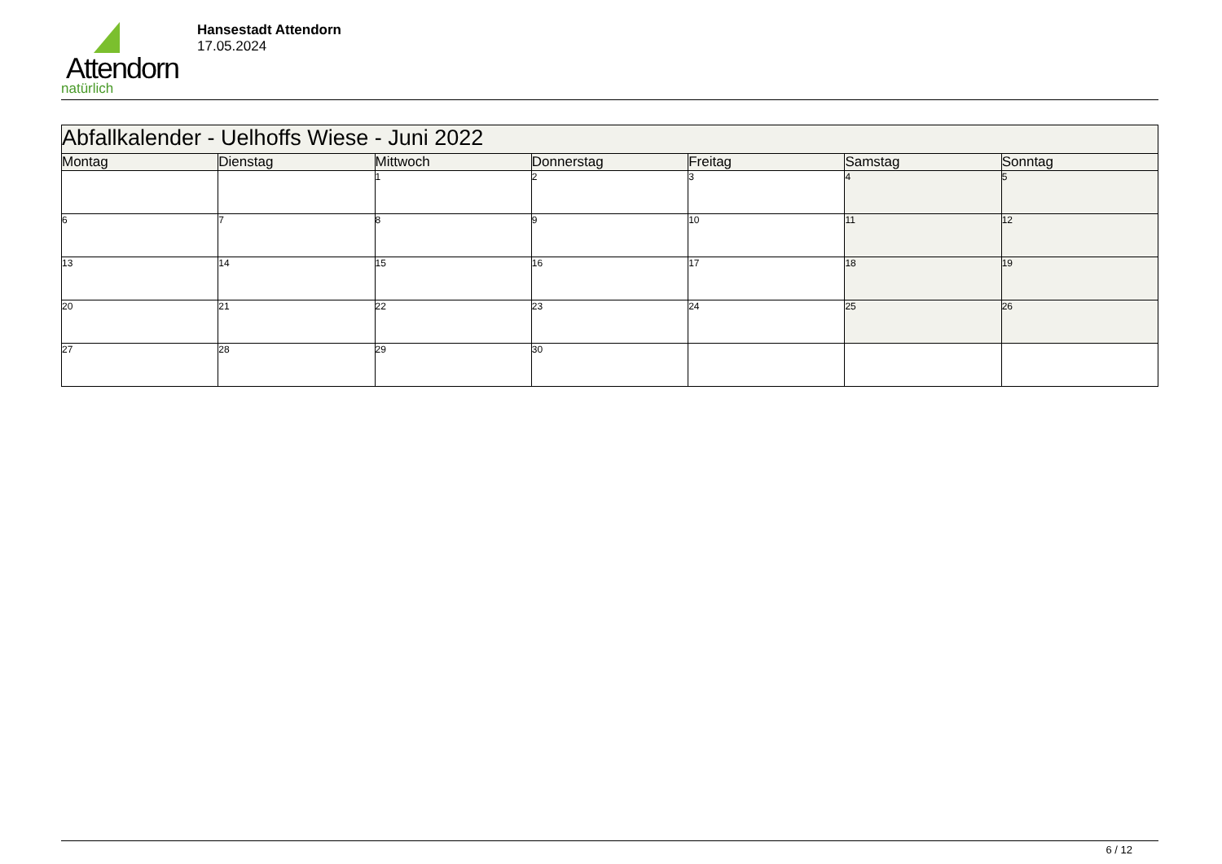Attendorn
natürlich
Hansestadt Attendorn
17.05.2024
| Abfallkalender - Uelhoffs Wiese - Juni 2022 | | | | | | |
| Montag | Dienstag | Mittwoch | Donnerstag | Freitag | Samstag | Sonntag |
| | | 1 | 2 | 3 | 4 | 5 |
| 6 | 7 | 8 | 9 | 10 | 11 | 12 |
| 13 | 14 | 15 | 16 | 17 | 18 | 19 |
| 20 | 21 | 22 | 23 | 24 | 25 | 26 |
| 27 | 28 | 29 | 30 | | | |
6 / 12